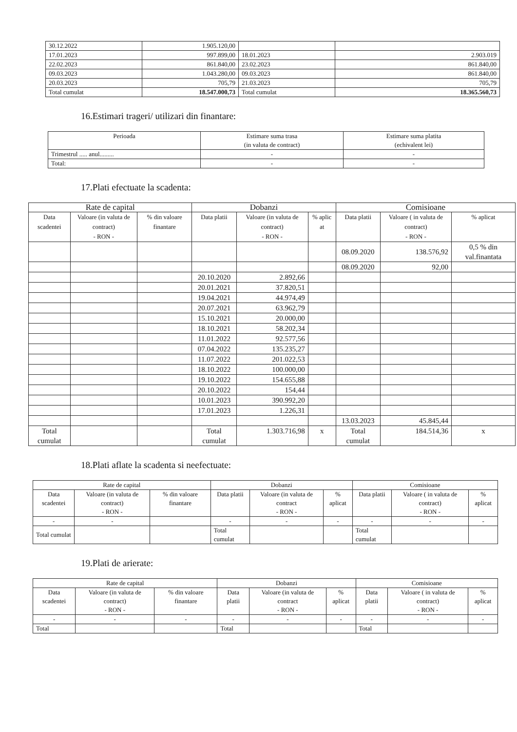| 30.12.2022 | 1.905.120,00 | | |
| 17.01.2023 | 997.899,00 | 18.01.2023 | 2.903.019 |
| 22.02.2023 | 861.840,00 | 23.02.2023 | 861.840,00 |
| 09.03.2023 | 1.043.280,00 | 09.03.2023 | 861.840,00 |
| 20.03.2023 | 705,79 | 21.03.2023 | 705,79 |
| Total cumulat | 18.547.000,73 | Total cumulat | 18.365.560,73 |
16.Estimari trageri/ utilizari din finantare:
| Perioada | Estimare suma trasa (in valuta de contract) | Estimare suma platita (echivalent lei) |
| --- | --- | --- |
| Trimestrul ..... anul......... | - | - |
| Total: | - | - |
17.Plati efectuate la scadenta:
| Rate de capital | | | Dobanzi | | | Comisioane | | |
| --- | --- | --- | --- | --- | --- | --- | --- | --- |
| Data scadentei | Valoare (in valuta de contract) - RON - | % din valoare finantare | Data platii | Valoare (in valuta de contract) - RON - | % aplic at | Data platii | Valoare ( in valuta de contract) - RON - | % aplicat |
| | | | | | | 08.09.2020 | 138.576,92 | 0,5 % din val.finantata |
| | | | | | | 08.09.2020 | 92,00 | |
| | | | 20.10.2020 | 2.892,66 | | | | |
| | | | 20.01.2021 | 37.820,51 | | | | |
| | | | 19.04.2021 | 44.974,49 | | | | |
| | | | 20.07.2021 | 63.962,79 | | | | |
| | | | 15.10.2021 | 20.000,00 | | | | |
| | | | 18.10.2021 | 58.202,34 | | | | |
| | | | 11.01.2022 | 92.577,56 | | | | |
| | | | 07.04.2022 | 135.235,27 | | | | |
| | | | 11.07.2022 | 201.022,53 | | | | |
| | | | 18.10.2022 | 100.000,00 | | | | |
| | | | 19.10.2022 | 154.655,88 | | | | |
| | | | 20.10.2022 | 154,44 | | | | |
| | | | 10.01.2023 | 390.992,20 | | | | |
| | | | 17.01.2023 | 1.226,31 | | | | |
| | | | | | | 13.03.2023 | 45.845,44 | |
| Total cumulat | | | Total cumulat | 1.303.716,98 | x | Total cumulat | 184.514,36 | x |
18.Plati aflate la scadenta si neefectuate:
| Rate de capital | | | Dobanzi | | | Comisioane | | |
| --- | --- | --- | --- | --- | --- | --- | --- | --- |
| Data scadentei | Valoare (in valuta de contract) - RON - | % din valoare finantare | Data platii | Valoare (in valuta de contract - RON - | % aplicat | Data platii | Valoare ( in valuta de contract) - RON - | % aplicat |
| - | - | | - | - | - | - | - | - |
| Total cumulat | | | Total cumulat | | | Total cumulat | | |
19.Plati de arierate:
| Rate de capital | | | Dobanzi | | | Comisioane | | |
| --- | --- | --- | --- | --- | --- | --- | --- | --- |
| Data scadentei | Valoare (in valuta de contract) - RON - | % din valoare finantare | Data platii | Valoare (in valuta de contract - RON - | % aplicat | Data platii | Valoare ( in valuta de contract) - RON - | % aplicat |
| - | - | - | - | - | - | - | - | - |
| Total | | | Total | | | Total | | |